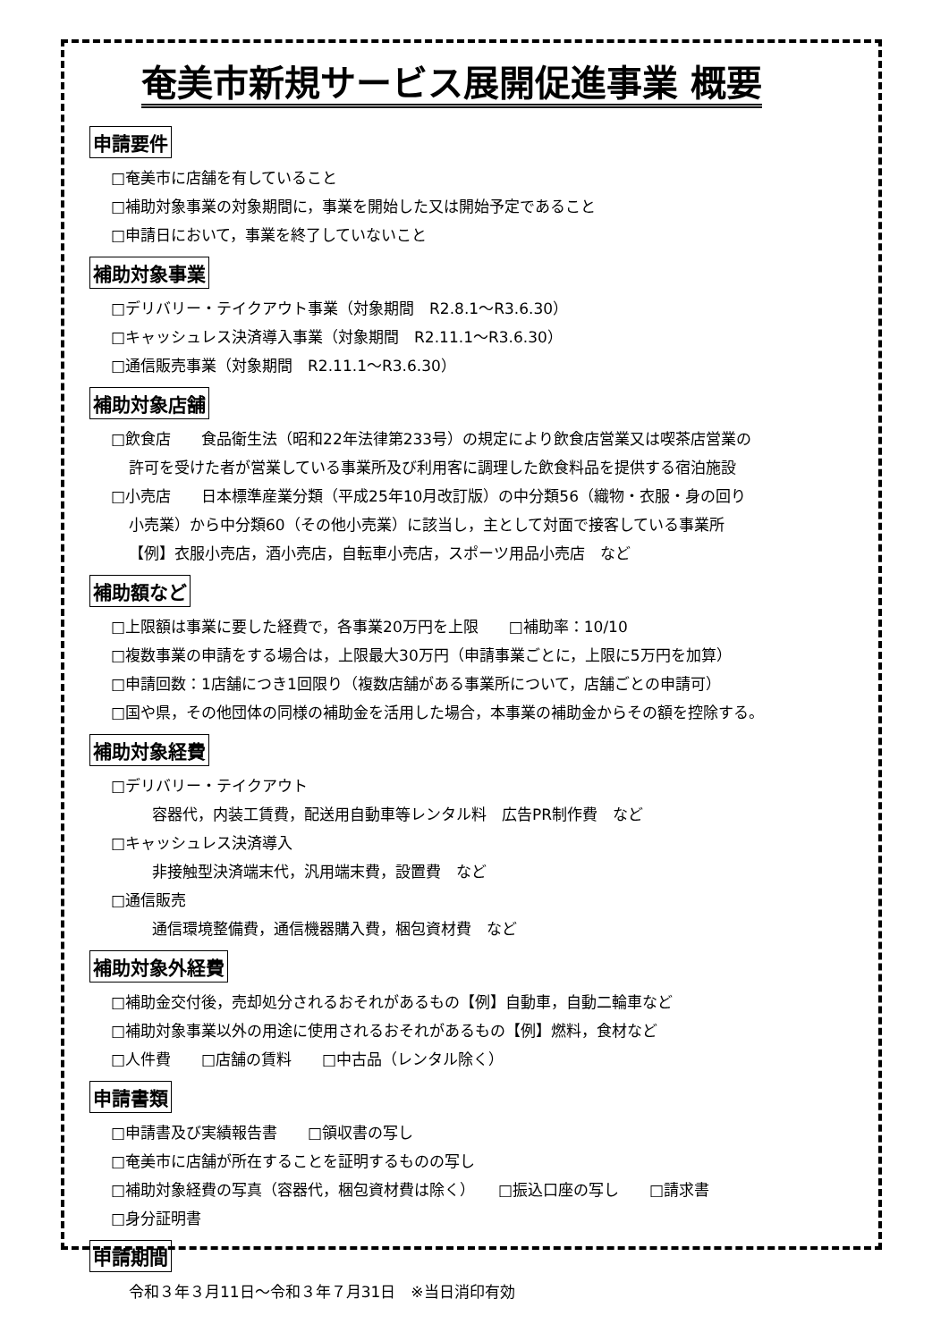奄美市新規サービス展開促進事業 概要
申請要件
□奄美市に店舗を有していること
□補助対象事業の対象期間に，事業を開始した又は開始予定であること
□申請日において，事業を終了していないこと
補助対象事業
□デリバリー・テイクアウト事業（対象期間　R2.8.1～R3.6.30）
□キャッシュレス決済導入事業（対象期間　R2.11.1～R3.6.30）
□通信販売事業（対象期間　R2.11.1～R3.6.30）
補助対象店舗
□飲食店　　食品衛生法（昭和22年法律第233号）の規定により飲食店営業又は喫茶店営業の
許可を受けた者が営業している事業所及び利用客に調理した飲食料品を提供する宿泊施設
□小売店　　日本標準産業分類（平成25年10月改訂版）の中分類56（織物・衣服・身の回り
小売業）から中分類60（その他小売業）に該当し，主として対面で接客している事業所
【例】衣服小売店，酒小売店，自転車小売店，スポーツ用品小売店　など
補助額など
□上限額は事業に要した経費で，各事業20万円を上限　　□補助率：10/10
□複数事業の申請をする場合は，上限最大30万円（申請事業ごとに，上限に5万円を加算）
□申請回数：1店舗につき1回限り（複数店舗がある事業所について，店舗ごとの申請可）
□国や県，その他団体の同様の補助金を活用した場合，本事業の補助金からその額を控除する。
補助対象経費
□デリバリー・テイクアウト
容器代，内装工賃費，配送用自動車等レンタル料　広告PR制作費　など
□キャッシュレス決済導入
非接触型決済端末代，汎用端末費，設置費　など
□通信販売
通信環境整備費，通信機器購入費，梱包資材費　など
補助対象外経費
□補助金交付後，売却処分されるおそれがあるもの【例】自動車，自動二輪車など
□補助対象事業以外の用途に使用されるおそれがあるもの【例】燃料，食材など
□人件費　　□店舗の賃料　　□中古品（レンタル除く）
申請書類
□申請書及び実績報告書　　□領収書の写し
□奄美市に店舗が所在することを証明するものの写し
□補助対象経費の写真（容器代，梱包資材費は除く）　　□振込口座の写し　　□請求書
□身分証明書
申請期間
令和３年３月11日～令和３年７月31日　※当日消印有効